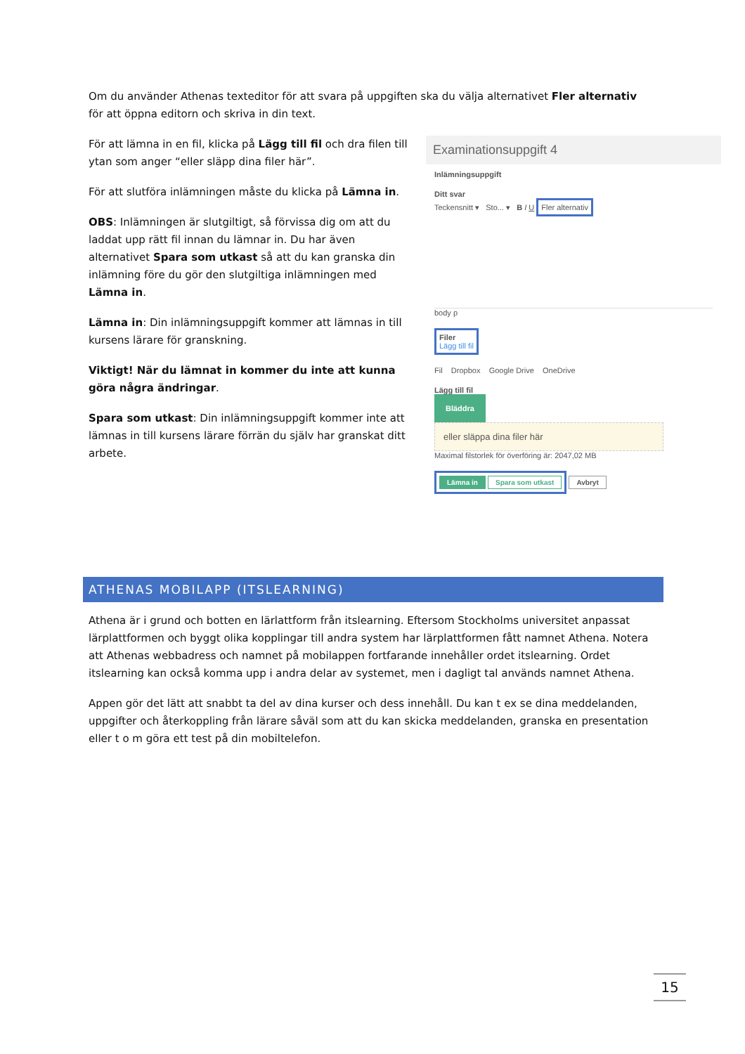Om du använder Athenas texteditor för att svara på uppgiften ska du välja alternativet Fler alternativ för att öppna editorn och skriva in din text.
För att lämna in en fil, klicka på Lägg till fil och dra filen till ytan som anger “eller släpp dina filer här”.
För att slutföra inlämningen måste du klicka på Lämna in.
OBS: Inlämningen är slutgiltigt, så förvissa dig om att du laddat upp rätt fil innan du lämnar in. Du har även alternativet Spara som utkast så att du kan granska din inlämning före du gör den slutgiltiga inlämningen med Lämna in.
Lämna in: Din inlämningsuppgift kommer att lämnas in till kursens lärare för granskning.
Viktigt! När du lämnat in kommer du inte att kunna göra några ändringar.
Spara som utkast: Din inlämningsuppgift kommer inte att lämnas in till kursens lärare förrän du själv har granskat ditt arbete.
Examinationsuppgift 4
Inlämningsuppgift
Ditt svar
Teckensnitt ▾ Sto... ▾ B I U Fler alternativ
body p
Filer
Lägg till fil
Fil Dropbox Google Drive OneDrive
Lägg till fil
Bläddra eller släppa dina filer här
Maximal filstorlek för överföring är: 2047,02 MB
Lämna in Spara som utkast Avbryt
ATHENAS MOBILAPP (ITSLEARNING)
Athena är i grund och botten en lärlattform från itslearning. Eftersom Stockholms universitet anpassat lärplattformen och byggt olika kopplingar till andra system har lärplattformen fått namnet Athena. Notera att Athenas webbadress och namnet på mobilappen fortfarande innehåller ordet itslearning. Ordet itslearning kan också komma upp i andra delar av systemet, men i dagligt tal används namnet Athena.
Appen gör det lätt att snabbt ta del av dina kurser och dess innehåll. Du kan t ex se dina meddelanden, uppgifter och återkoppling från lärare såväl som att du kan skicka meddelanden, granska en presentation eller t o m göra ett test på din mobiltelefon.
15